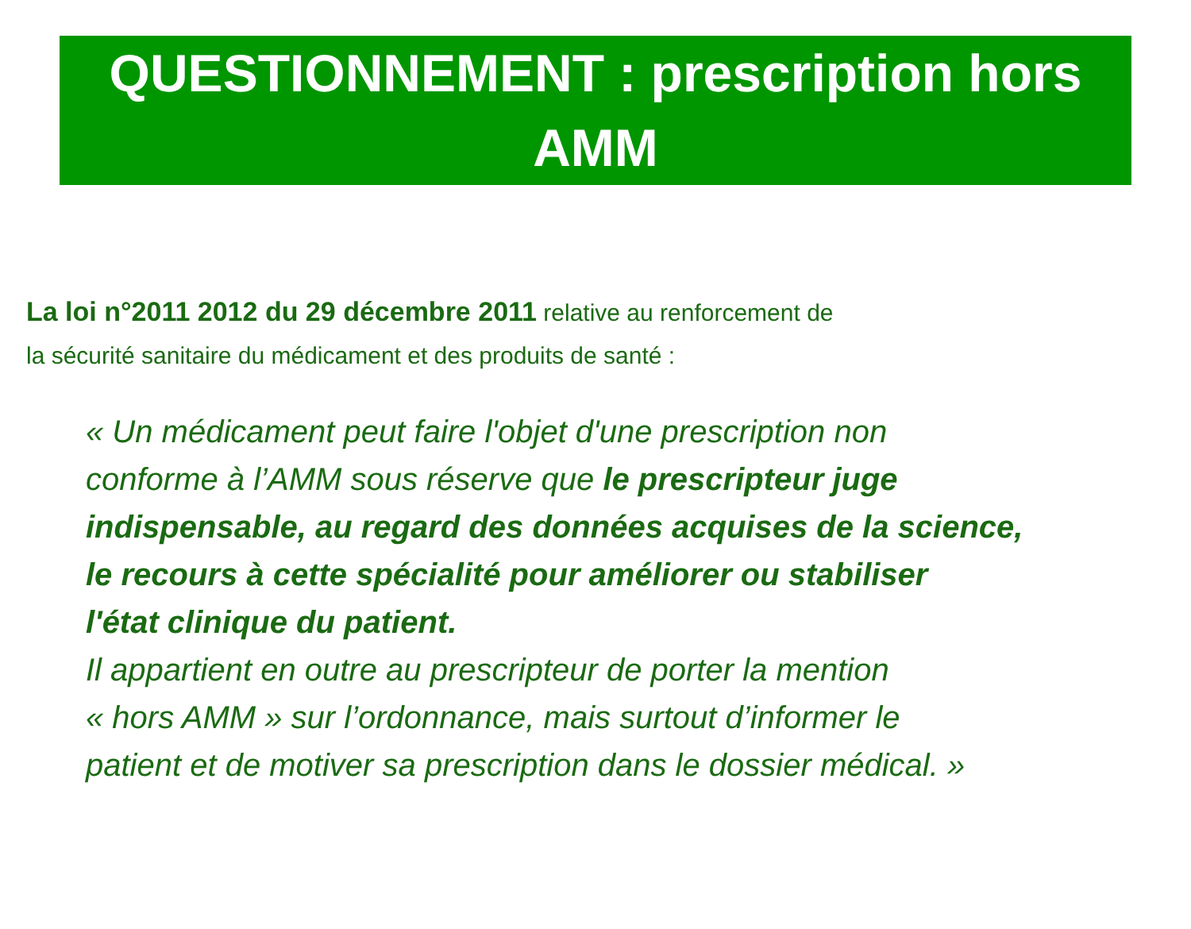QUESTIONNEMENT : prescription hors
AMM
La loi n°2011 2012 du 29 décembre 2011 relative au renforcement de
la sécurité sanitaire du médicament et des produits de santé :
« Un médicament peut faire l'objet d'une prescription non
conforme à l’AMM sous réserve que le prescripteur juge
indispensable, au regard des données acquises de la science,
le recours à cette spécialité pour améliorer ou stabiliser
l'état clinique du patient.
Il appartient en outre au prescripteur de porter la mention
« hors AMM » sur l’ordonnance, mais surtout d’informer le
patient et de motiver sa prescription dans le dossier médical. »